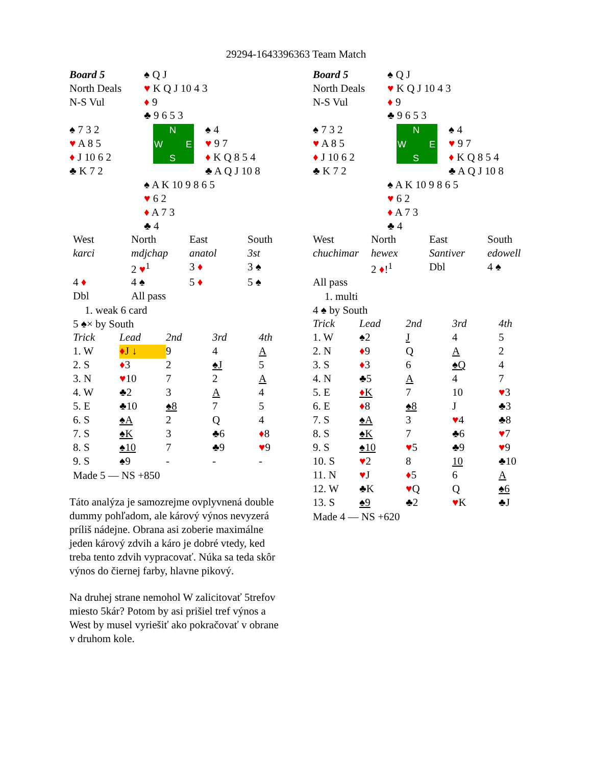29294-1643396363 Team Match
| Board 5 | ♠ Q J |
| North Deals | ♥ K Q J 10 4 3 |
| N-S Vul | ♦ 9 |
| | ♣ 9 6 5 3 |
♠ 7 3 2
♥ A 8 5
♦ J 10 6 2
♣ K 7 2
N
W E
S
♠ 4
♥ 9 7
♦ K Q 8 5 4
♣ A Q J 10 8
♠ A K 10 9 8 6 5
♥ 6 2
♦ A 7 3
♣ 4
| West | North | East | South |
| karci | mdjchap | anatol | 3st |
| | 2 ♥<sup>1</sup> | 3 ♦ | 3 ♠ |
| 4 ♦ | 4 ♠ | 5 ♦ | 5 ♠ |
| Dbl | All pass | | |
1. weak 6 card
5 ♠× by South
| Trick | Lead | 2nd | 3rd | 4th |
| 1. W | ♦ J ↓ | 9 | 4 | A |
| 2. S | ♦ 3 | 2 | ♠J | 5 |
| 3. N | ♥ 10 | 7 | 2 | A |
| 4. W | ♣2 | 3 | A | 4 |
| 5. E | ♣10 | ♠8 | 7 | 5 |
| 6. S | ♠A | 2 | Q | 4 |
| 7. S | ♠K | 3 | ♣6 | ♦ 8 |
| 8. S | ♠10 | 7 | ♣9 | ♥ 9 |
| 9. S | ♠9 | - | - | - |
Made 5 — NS +850
Táto analýza je samozrejme ovplyvnená double dummy pohľadom, ale kárový výnos nevyzerá príliš nádejne. Obrana asi zoberie maximálne jeden kárový zdvih a káro je dobré vtedy, ked treba tento zdvih vypracovať. Núka sa teda skôr výnos do čiernej farby, hlavne pikový.
Na druhej strane nemohol W zalicitovať 5trefov miesto 5kár? Potom by asi prišiel tref výnos a West by musel vyriešiť ako pokračovať v obrane v druhom kole.
| Board 5 | ♠ Q J |
| North Deals | ♥ K Q J 10 4 3 |
| N-S Vul | ♦ 9 |
| | ♣ 9 6 5 3 |
♠ 7 3 2
♥ A 8 5
♦ J 10 6 2
♣ K 7 2
N
W E
S
♠ 4
♥ 9 7
♦ K Q 8 5 4
♣ A Q J 10 8
♠ A K 10 9 8 6 5
♥ 6 2
♦ A 7 3
♣ 4
| West | North | East | South |
| chuchimar | hewex | Santiver | edowell |
| | 2 ♦ !<sup>1</sup> | Dbl | 4 ♠ |
| All pass | | | |
1. multi
4 ♠ by South
| Trick | Lead | 2nd | 3rd | 4th |
| 1. W | ♠2 | J | 4 | 5 |
| 2. N | ♦ 9 | Q | A | 2 |
| 3. S | ♦ 3 | 6 | ♠Q | 4 |
| 4. N | ♣5 | A | 4 | 7 |
| 5. E | ♦ K | 7 | 10 | ♥ 3 |
| 6. E | ♦ 8 | ♠8 | J | ♣3 |
| 7. S | ♠A | 3 | ♥ 4 | ♣8 |
| 8. S | ♠K | 7 | ♣6 | ♥ 7 |
| 9. S | ♠10 | ♥ 5 | ♣9 | ♥ 9 |
| 10. S | ♥ 2 | 8 | 10 | ♣10 |
| 11. N | ♥ J | ♦ 5 | 6 | A |
| 12. W | ♣K | ♥ Q | Q | ♠6 |
| 13. S | ♠9 | ♣2 | ♥ K | ♣J |
Made 4 — NS +620